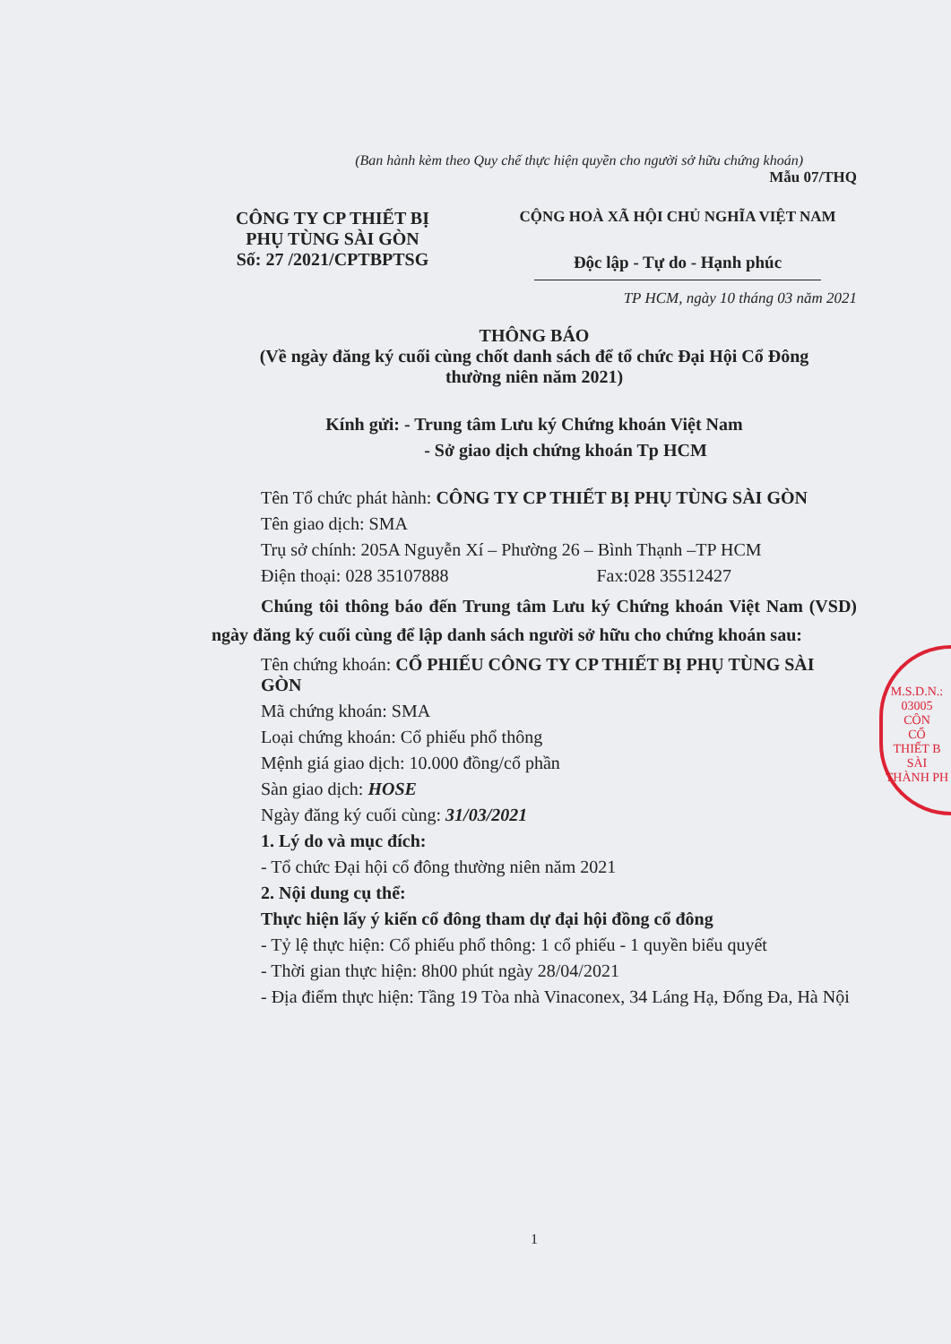(Ban hành kèm theo Quy chế thực hiện quyền cho người sở hữu chứng khoán)
Mẫu 07/THQ
CÔNG TY CP THIẾT BỊ
PHỤ TÙNG SÀI GÒN
Số: 27 /2021/CPTBPTSG
CỘNG HOÀ XÃ HỘI CHỦ NGHĨA VIỆT NAM
Độc lập - Tự do - Hạnh phúc
TP HCM, ngày 10 tháng 03 năm 2021
THÔNG BÁO
(Về ngày đăng ký cuối cùng chốt danh sách để tổ chức Đại Hội Cổ Đông
thường niên năm 2021)
Kính gửi: - Trung tâm Lưu ký Chứng khoán Việt Nam
- Sở giao dịch chứng khoán Tp HCM
Tên Tổ chức phát hành: CÔNG TY CP THIẾT BỊ PHỤ TÙNG SÀI GÒN
Tên giao dịch: SMA
Trụ sở chính: 205A Nguyễn Xí – Phường 26 – Bình Thạnh –TP HCM
Điện thoại: 028 35107888 Fax:028 35512427
Chúng tôi thông báo đến Trung tâm Lưu ký Chứng khoán Việt Nam (VSD) ngày đăng ký cuối cùng để lập danh sách người sở hữu cho chứng khoán sau:
Tên chứng khoán: CỔ PHIẾU CÔNG TY CP THIẾT BỊ PHỤ TÙNG SÀI GÒN
Mã chứng khoán: SMA
Loại chứng khoán: Cổ phiếu phổ thông
Mệnh giá giao dịch: 10.000 đồng/cổ phần
Sàn giao dịch: HOSE
Ngày đăng ký cuối cùng: 31/03/2021
1. Lý do và mục đích:
- Tổ chức Đại hội cổ đông thường niên năm 2021
2. Nội dung cụ thể:
Thực hiện lấy ý kiến cổ đông tham dự đại hội đồng cổ đông
- Tỷ lệ thực hiện: Cổ phiếu phổ thông: 1 cổ phiếu - 1 quyền biểu quyết
- Thời gian thực hiện: 8h00 phút ngày 28/04/2021
- Địa điểm thực hiện: Tầng 19 Tòa nhà Vinaconex, 34 Láng Hạ, Đống Đa, Hà Nội
1
M.S.D.N.: 03005
CÔN
CỔ
THIẾT B
SÀI
THÀNH PH